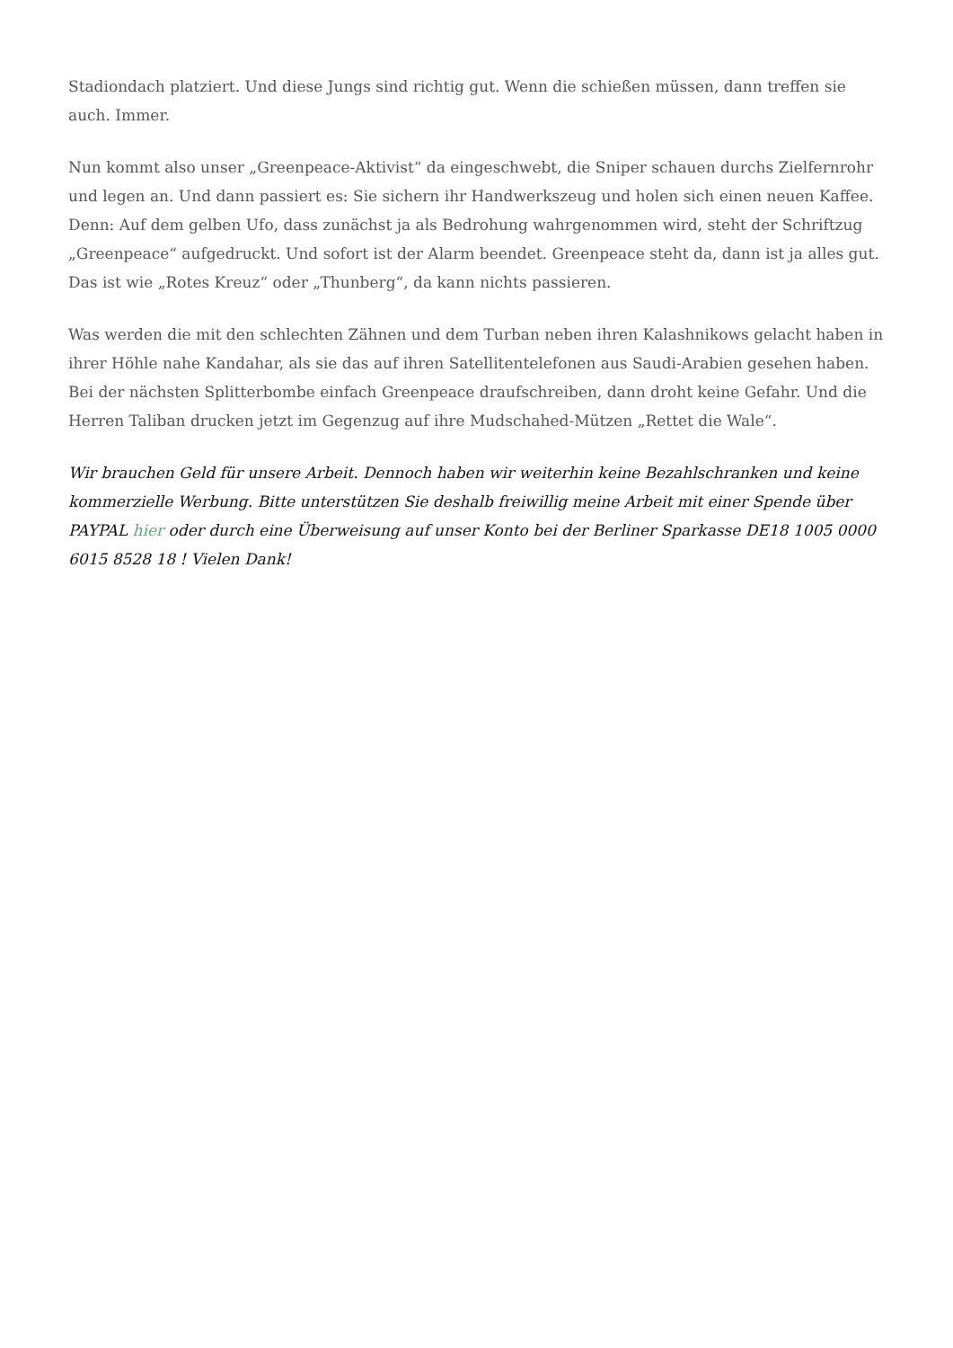Stadiondach platziert. Und diese Jungs sind richtig gut. Wenn die schießen müssen, dann treffen sie auch. Immer.
Nun kommt also unser „Greenpeace-Aktivist“ da eingeschwebt, die Sniper schauen durchs Zielfernrohr und legen an. Und dann passiert es: Sie sichern ihr Handwerkszeug und holen sich einen neuen Kaffee. Denn: Auf dem gelben Ufo, dass zunächst ja als Bedrohung wahrgenommen wird, steht der Schriftzug „Greenpeace“ aufgedruckt. Und sofort ist der Alarm beendet. Greenpeace steht da, dann ist ja alles gut. Das ist wie „Rotes Kreuz“ oder „Thunberg“, da kann nichts passieren.
Was werden die mit den schlechten Zähnen und dem Turban neben ihren Kalashnikows gelacht haben in ihrer Höhle nahe Kandahar, als sie das auf ihren Satellitentelefonen aus Saudi-Arabien gesehen haben. Bei der nächsten Splitterbombe einfach Greenpeace draufschreiben, dann droht keine Gefahr. Und die Herren Taliban drucken jetzt im Gegenzug auf ihre Mudschahed-Mützen „Rettet die Wale“.
Wir brauchen Geld für unsere Arbeit. Dennoch haben wir weiterhin keine Bezahlschranken und keine kommerzielle Werbung. Bitte unterstützen Sie deshalb freiwillig meine Arbeit mit einer Spende über PAYPAL hier oder durch eine Überweisung auf unser Konto bei der Berliner Sparkasse DE18 1005 0000 6015 8528 18 ! Vielen Dank!